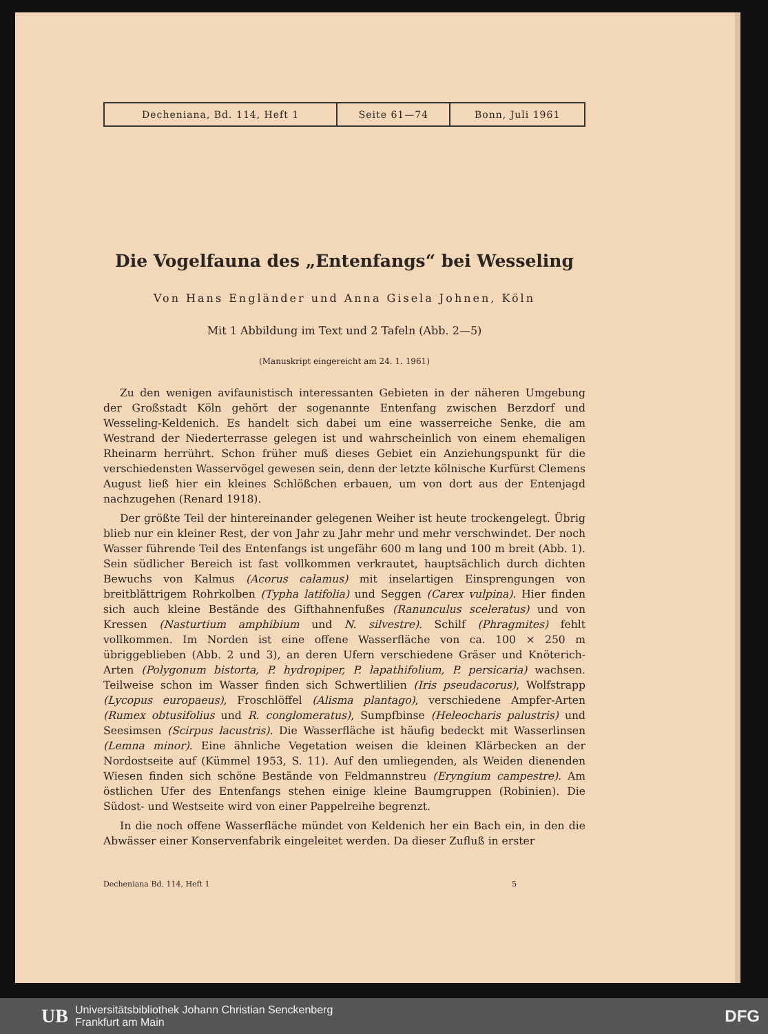| Decheniana, Bd. 114, Heft 1 | Seite 61—74 | Bonn, Juli 1961 |
Die Vogelfauna des „Entenfangs“ bei Wesseling
Von Hans Engländer und Anna Gisela Johnen, Köln
Mit 1 Abbildung im Text und 2 Tafeln (Abb. 2—5)
(Manuskript eingereicht am 24. 1. 1961)
Zu den wenigen avifaunistisch interessanten Gebieten in der näheren Umgebung der Großstadt Köln gehört der sogenannte Entenfang zwischen Berzdorf und Wesseling-Keldenich. Es handelt sich dabei um eine wasserreiche Senke, die am Westrand der Niederterrasse gelegen ist und wahrscheinlich von einem ehemaligen Rheinarm herrührt. Schon früher muß dieses Gebiet ein Anziehungspunkt für die verschiedensten Wasservögel gewesen sein, denn der letzte kölnische Kurfürst Clemens August ließ hier ein kleines Schlößchen erbauen, um von dort aus der Entenjagd nachzugehen (Renard 1918).
Der größte Teil der hintereinander gelegenen Weiher ist heute trockengelegt. Übrig blieb nur ein kleiner Rest, der von Jahr zu Jahr mehr und mehr verschwindet. Der noch Wasser führende Teil des Entenfangs ist ungefähr 600 m lang und 100 m breit (Abb. 1). Sein südlicher Bereich ist fast vollkommen verkrautet, hauptsächlich durch dichten Bewuchs von Kalmus (Acorus calamus) mit inselartigen Einsprengungen von breitblättrigem Rohrkolben (Typha latifolia) und Seggen (Carex vulpina). Hier finden sich auch kleine Bestände des Gifthahnenfußes (Ranunculus sceleratus) und von Kressen (Nasturtium amphibium und N. silvestre). Schilf (Phragmites) fehlt vollkommen. Im Norden ist eine offene Wasserfläche von ca. 100 × 250 m übriggeblieben (Abb. 2 und 3), an deren Ufern verschiedene Gräser und Knöterich-Arten (Polygonum bistorta, P. hydropiper, P. lapathifolium, P. persicaria) wachsen. Teilweise schon im Wasser finden sich Schwertlilien (Iris pseudacorus), Wolfstrapp (Lycopus europaeus), Froschlöffel (Alisma plantago), verschiedene Ampfer-Arten (Rumex obtusifolius und R. conglomeratus), Sumpfbinse (Heleocharis palustris) und Seesimsen (Scirpus lacustris). Die Wasserfläche ist häufig bedeckt mit Wasserlinsen (Lemna minor). Eine ähnliche Vegetation weisen die kleinen Klärbecken an der Nordostseite auf (Kümmel 1953, S. 11). Auf den umliegenden, als Weiden dienenden Wiesen finden sich schöne Bestände von Feldmannstreu (Eryngium campestre). Am östlichen Ufer des Entenfangs stehen einige kleine Baumgruppen (Robinien). Die Südost- und Westseite wird von einer Pappelreihe begrenzt.
In die noch offene Wasserfläche mündet von Keldenich her ein Bach ein, in den die Abwässer einer Konservenfabrik eingeleitet werden. Da dieser Zufluß in erster
Decheniana Bd. 114, Heft 1 5
UB Universitätsbibliothek Johann Christian Senckenberg
Frankfurt am Main DFG